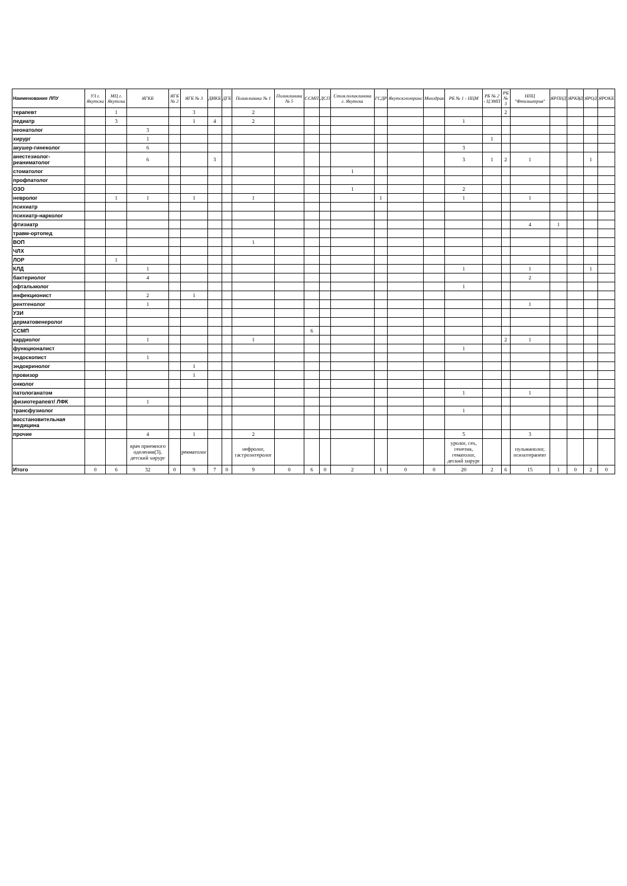| Наименование ЛПУ | УЗ г. Якутска | МЦ г. Якутска | ЯГКБ | ЯГБ № 2 | ЯГБ № 3 | ДИКБ | ДГБ | Поликлиника № 1 | Поликлиника № 5 | ССМП | ДСП | Стом.поликлиника г. Якутска | ГСДР | Якутскгеотранс | Минздрав | РБ № 1 - НЦМ | РБ № 2 - ЦЭМП | РБ № 3 | НПЦ "Фтизиатрия" | ЯРПНД | ЯРКВД | ЯРОД | ЯРОКБ |
| --- | --- | --- | --- | --- | --- | --- | --- | --- | --- | --- | --- | --- | --- | --- | --- | --- | --- | --- | --- | --- | --- | --- | --- |
| терапевт | | 1 | | | 3 | | | 2 | | | | | | | | | | 2 | | | | | |
| педиатр | | 3 | | | 1 | 4 | | 2 | | | | | | | | 1 | | | | | | | |
| неонатолог | | | 3 | | | | | | | | | | | | | | | | | | | | |
| хирург | | | 1 | | | | | | | | | | | | | | 1 | | | | | | |
| акушер-гинеколог | | | 6 | | | | | | | | | | | | | 3 | | | | | | | |
| анестезиолог-реаниматолог | | | 6 | | | 3 | | | | | | | | | | 3 | 1 | 2 | 1 | | | 1 | |
| стоматолог | | | | | | | | | | | | 1 | | | | | | | | | | | |
| профпатолог | | | | | | | | | | | | | | | | | | | | | | | |
| ОЗО | | | | | | | | | | | | 1 | | | | 2 | | | | | | | |
| невролог | | 1 | 1 | | 1 | | | 1 | | | | | 1 | | | 1 | | | 1 | | | | |
| психиатр | | | | | | | | | | | | | | | | | | | | | | | |
| психиатр-нарколог | | | | | | | | | | | | | | | | | | | | | | | |
| фтизиатр | | | | | | | | | | | | | | | | | | | 4 | 1 | | | |
| травм-ортопед | | | | | | | | | | | | | | | | | | | | | | | |
| ВОП | | | | | | | | 1 | | | | | | | | | | | | | | | |
| ЧЛХ | | | | | | | | | | | | | | | | | | | | | | | |
| ЛОР | | 1 | | | | | | | | | | | | | | | | | | | | | |
| КЛД | | | 1 | | | | | | | | | | | | | 1 | | | 1 | | | 1 | |
| бактериолог | | | 4 | | | | | | | | | | | | | | | | 2 | | | | |
| офтальмолог | | | | | | | | | | | | | | | | 1 | | | | | | | |
| инфекционист | | | 2 | | 1 | | | | | | | | | | | | | | | | | | |
| рентгенолог | | | 1 | | | | | | | | | | | | | | | | 1 | | | | |
| УЗИ | | | | | | | | | | | | | | | | | | | | | | | |
| дерматовенеролог | | | | | | | | | | | | | | | | | | | | | | | |
| ССМП | | | | | | | | | | 6 | | | | | | | | | | | | | |
| кардиолог | | | 1 | | | | | 1 | | | | | | | | | | 2 | 1 | | | | |
| функционалист | | | | | | | | | | | | | | | | 1 | | | | | | | |
| эндоскопист | | | 1 | | | | | | | | | | | | | | | | | | | | |
| эндокринолог | | | | | 1 | | | | | | | | | | | | | | | | | | |
| провизор | | | | | 1 | | | | | | | | | | | | | | | | | | |
| онколог | | | | | | | | | | | | | | | | | | | | | | | |
| патологанатом | | | | | | | | | | | | | | | | 1 | | | 1 | | | | |
| физиотерапевт/ ЛФК | | | 1 | | | | | | | | | | | | | | | | | | | | |
| трансфузиолог | | | | | | | | | | | | | | | | 1 | | | | | | | |
| восстановительная медицина | | | | | | | | | | | | | | | | | | | | | | | |
| прочие | | | 4 | | 1 | | | 2 | | | | | | | | 5 | | | 3 | | | | |
| | | | врач приемного оделения(3), детский хирург | | ревматолог | | | нефролог, гастроэнтеролог | | | | | | | | уролог, сех, генетик, гематолог, деский хирург | | | пульманолог, психотерапевт | | | | |
| Итого | 0 | 6 | 32 | 0 | 9 | 7 | 0 | 9 | 0 | 6 | 0 | 2 | 1 | 0 | 0 | 20 | 2 | 6 | 15 | 1 | 0 | 2 | 0 |